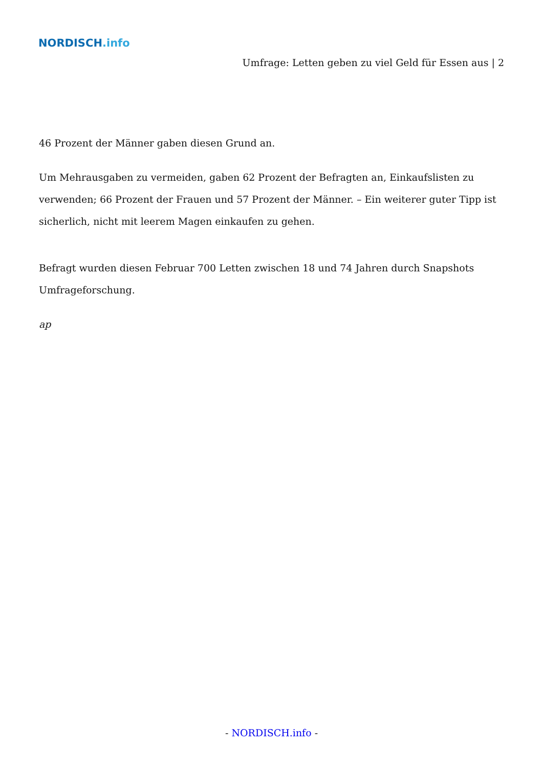NORDISCH.info
Umfrage: Letten geben zu viel Geld für Essen aus | 2
46 Prozent der Männer gaben diesen Grund an.
Um Mehrausgaben zu vermeiden, gaben 62 Prozent der Befragten an, Einkaufslisten zu verwenden; 66 Prozent der Frauen und 57 Prozent der Männer. – Ein weiterer guter Tipp ist sicherlich, nicht mit leerem Magen einkaufen zu gehen.
Befragt wurden diesen Februar 700 Letten zwischen 18 und 74 Jahren durch Snapshots Umfrageforschung.
ap
- NORDISCH.info -